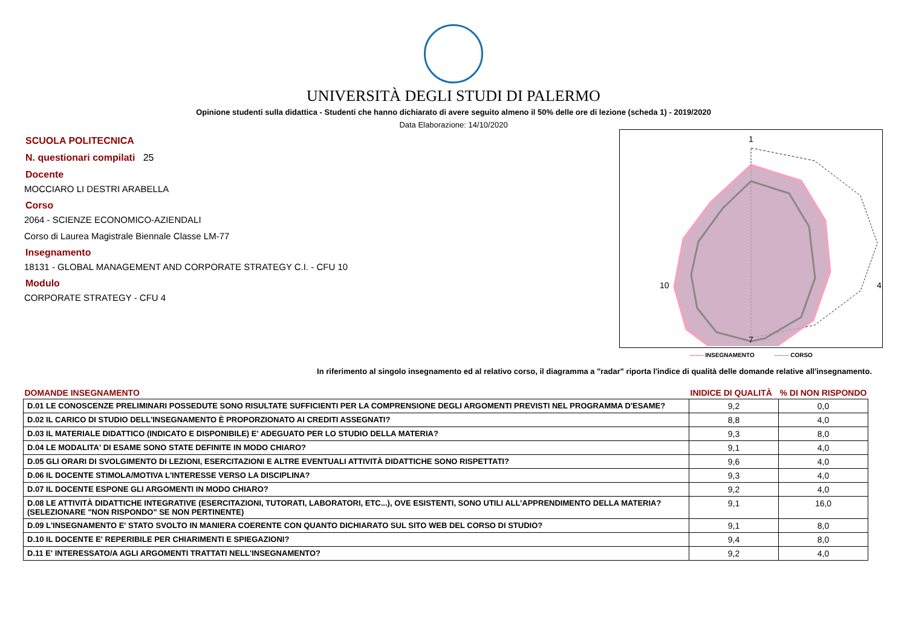UNIVERSITÀ DEGLI STUDI DI PALERMO
Opinione studenti sulla didattica - Studenti che hanno dichiarato di avere seguito almeno il 50% delle ore di lezione (scheda 1) - 2019/2020
Data Elaborazione: 14/10/2020
SCUOLA POLITECNICA
N. questionari compilati 25
Docente
MOCCIARO LI DESTRI ARABELLA
Corso
2064 - SCIENZE ECONOMICO-AZIENDALI
Corso di Laurea Magistrale Biennale Classe LM-77
Insegnamento
18131 - GLOBAL MANAGEMENT AND CORPORATE STRATEGY C.I. - CFU 10
Modulo
CORPORATE STRATEGY - CFU 4
1
4
7
10
------- INSEGNAMENTO ------- CORSO
In riferimento al singolo insegnamento ed al relativo corso, il diagramma a "radar" riporta l'indice di qualità delle domande relative all'insegnamento.
| DOMANDE INSEGNAMENTO | INIDICE DI QUALITÀ | % DI NON RISPONDO |
| --- | --- | --- |
| D.01 LE CONOSCENZE PRELIMINARI POSSEDUTE SONO RISULTATE SUFFICIENTI PER LA COMPRENSIONE DEGLI ARGOMENTI PREVISTI NEL PROGRAMMA D'ESAME? | 9,2 | 0,0 |
| D.02 IL CARICO DI STUDIO DELL'INSEGNAMENTO È PROPORZIONATO AI CREDITI ASSEGNATI? | 8,8 | 4,0 |
| D.03 IL MATERIALE DIDATTICO (INDICATO E DISPONIBILE) E' ADEGUATO PER LO STUDIO DELLA MATERIA? | 9,3 | 8,0 |
| D.04 LE MODALITA' DI ESAME SONO STATE DEFINITE IN MODO CHIARO? | 9,1 | 4,0 |
| D.05 GLI ORARI DI SVOLGIMENTO DI LEZIONI, ESERCITAZIONI E ALTRE EVENTUALI ATTIVITÀ DIDATTICHE SONO RISPETTATI? | 9,6 | 4,0 |
| D.06 IL DOCENTE STIMOLA/MOTIVA L'INTERESSE VERSO LA DISCIPLINA? | 9,3 | 4,0 |
| D.07 IL DOCENTE ESPONE GLI ARGOMENTI IN MODO CHIARO? | 9,2 | 4,0 |
| D.08 LE ATTIVITÀ DIDATTICHE INTEGRATIVE (ESERCITAZIONI, TUTORATI, LABORATORI, ETC...), OVE ESISTENTI, SONO UTILI ALL’APPRENDIMENTO DELLA MATERIA? (SELEZIONARE "NON RISPONDO" SE NON PERTINENTE) | 9,1 | 16,0 |
| D.09 L'INSEGNAMENTO E' STATO SVOLTO IN MANIERA COERENTE CON QUANTO DICHIARATO SUL SITO WEB DEL CORSO DI STUDIO? | 9,1 | 8,0 |
| D.10 IL DOCENTE E' REPERIBILE PER CHIARIMENTI E SPIEGAZIONI? | 9,4 | 8,0 |
| D.11 E' INTERESSATO/A AGLI ARGOMENTI TRATTATI NELL'INSEGNAMENTO? | 9,2 | 4,0 |